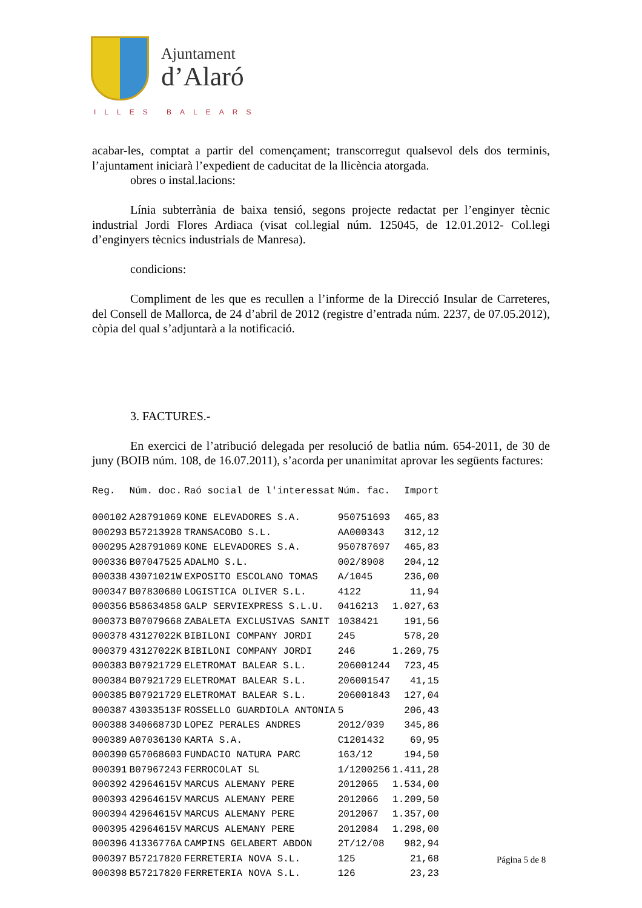Ajuntament
d’Alaró
ILLES BALEARS
acabar-les, comptat a partir del començament; transcorregut qualsevol dels dos terminis, l’ajuntament iniciarà l’expedient de caducitat de la llicència atorgada.
obres o instal.lacions:
Línia subterrània de baixa tensió, segons projecte redactat per l’enginyer tècnic industrial Jordi Flores Ardiaca (visat col.legial núm. 125045, de 12.01.2012- Col.legi d’enginyers tècnics industrials de Manresa).
condicions:
Compliment de les que es recullen a l’informe de la Direcció Insular de Carreteres, del Consell de Mallorca, de 24 d’abril de 2012 (registre d’entrada núm. 2237, de 07.05.2012), còpia del qual s’adjuntarà a la notificació.
3. FACTURES.-
En exercici de l’atribució delegada per resolució de batlia núm. 654-2011, de 30 de juny (BOIB núm. 108, de 16.07.2011), s’acorda per unanimitat aprovar les següents factures:
| Reg. | Núm. doc. | Raó social de l'interessat | Núm. fac. | Import |
| --- | --- | --- | --- | --- |
| 000102 | A28791069 | KONE ELEVADORES S.A. | 950751693 | 465,83 |
| 000293 | B57213928 | TRANSACOBO S.L. | AA000343 | 312,12 |
| 000295 | A28791069 | KONE ELEVADORES S.A. | 950787697 | 465,83 |
| 000336 | B07047525 | ADALMO S.L. | 002/8908 | 204,12 |
| 000338 | 43071021W | EXPOSITO ESCOLANO TOMAS | A/1045 | 236,00 |
| 000347 | B07830680 | LOGISTICA OLIVER S.L. | 4122 | 11,94 |
| 000356 | B58634858 | GALP SERVIEXPRESS S.L.U. | 0416213 | 1.027,63 |
| 000373 | B07079668 | ZABALETA EXCLUSIVAS SANIT | 1038421 | 191,56 |
| 000378 | 43127022K | BIBILONI COMPANY JORDI | 245 | 578,20 |
| 000379 | 43127022K | BIBILONI COMPANY JORDI | 246 | 1.269,75 |
| 000383 | B07921729 | ELETROMAT BALEAR S.L. | 206001244 | 723,45 |
| 000384 | B07921729 | ELETROMAT BALEAR S.L. | 206001547 | 41,15 |
| 000385 | B07921729 | ELETROMAT BALEAR S.L. | 206001843 | 127,04 |
| 000387 | 43033513F | ROSSELLO GUARDIOLA ANTONIA | 5 | 206,43 |
| 000388 | 34066873D | LOPEZ PERALES ANDRES | 2012/039 | 345,86 |
| 000389 | A07036130 | KARTA S.A. | C1201432 | 69,95 |
| 000390 | G57068603 | FUNDACIO NATURA PARC | 163/12 | 194,50 |
| 000391 | B07967243 | FERROCOLAT SL | 1/1200256 | 1.411,28 |
| 000392 | 42964615V | MARCUS ALEMANY PERE | 2012065 | 1.534,00 |
| 000393 | 42964615V | MARCUS ALEMANY PERE | 2012066 | 1.209,50 |
| 000394 | 42964615V | MARCUS ALEMANY PERE | 2012067 | 1.357,00 |
| 000395 | 42964615V | MARCUS ALEMANY PERE | 2012084 | 1.298,00 |
| 000396 | 41336776A | CAMPINS GELABERT ABDON | 2T/12/08 | 982,94 |
| 000397 | B57217820 | FERRETERIA NOVA S.L. | 125 | 21,68 |
| 000398 | B57217820 | FERRETERIA NOVA S.L. | 126 | 23,23 |
Página 5 de 8